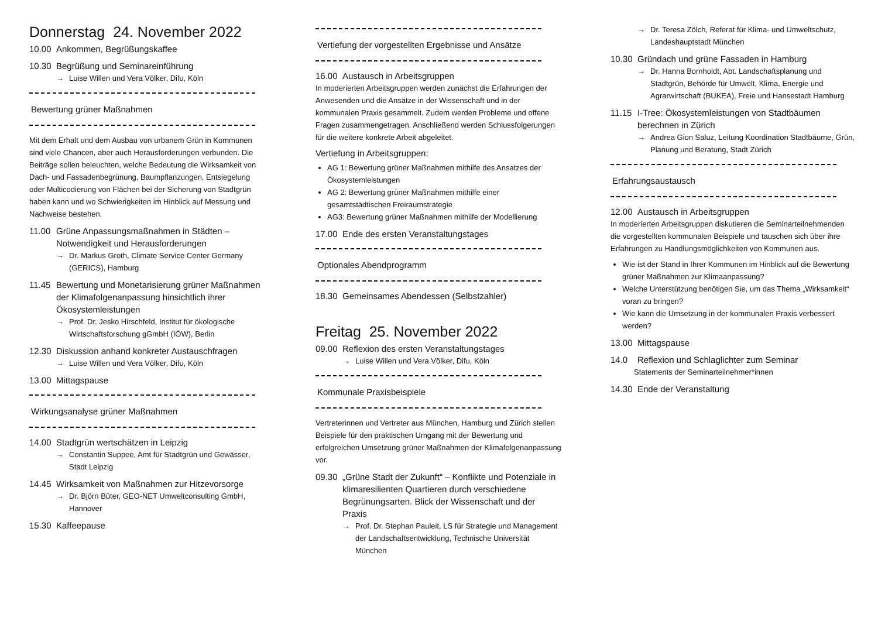Donnerstag 24. November 2022
10.00 Ankommen, Begrüßungskaffee
10.30 Begrüßung und Seminareinführung
→ Luise Willen und Vera Völker, Difu, Köln
Bewertung grüner Maßnahmen
Mit dem Erhalt und dem Ausbau von urbanem Grün in Kommunen sind viele Chancen, aber auch Herausforderungen verbunden. Die Beiträge sollen beleuchten, welche Bedeutung die Wirksamkeit von Dach- und Fassadenbegrünung, Baumpflanzungen, Entsiegelung oder Multicodierung von Flächen bei der Sicherung von Stadtgrün haben kann und wo Schwierigkeiten im Hinblick auf Messung und Nachweise bestehen.
11.00 Grüne Anpassungsmaßnahmen in Städten – Notwendigkeit und Herausforderungen
→ Dr. Markus Groth, Climate Service Center Germany (GERICS), Hamburg
11.45 Bewertung und Monetarisierung grüner Maßnahmen der Klimafolgenanpassung hinsichtlich ihrer Ökosystemleistungen
→ Prof. Dr. Jesko Hirschfeld, Institut für ökologische Wirtschaftsforschung gGmbH (IÖW), Berlin
12.30 Diskussion anhand konkreter Austauschfragen
→ Luise Willen und Vera Völker, Difu, Köln
13.00 Mittagspause
Wirkungsanalyse grüner Maßnahmen
14.00 Stadtgrün wertschätzen in Leipzig
→ Constantin Suppee, Amt für Stadtgrün und Gewässer, Stadt Leipzig
14.45 Wirksamkeit von Maßnahmen zur Hitzevorsorge
→ Dr. Björn Büter, GEO-NET Umweltconsulting GmbH, Hannover
15.30 Kaffeepause
Vertiefung der vorgestellten Ergebnisse und Ansätze
16.00 Austausch in Arbeitsgruppen
In moderierten Arbeitsgruppen werden zunächst die Erfahrungen der Anwesenden und die Ansätze in der Wissenschaft und in der kommunalen Praxis gesammelt. Zudem werden Probleme und offene Fragen zusammengetragen. Anschließend werden Schlussfolgerungen für die weitere konkrete Arbeit abgeleitet.
Vertiefung in Arbeitsgruppen:
AG 1: Bewertung grüner Maßnahmen mithilfe des Ansatzes der Ökosystemleistungen
AG 2: Bewertung grüner Maßnahmen mithilfe einer gesamtstädtischen Freiraumstrategie
AG3: Bewertung grüner Maßnahmen mithilfe der Modellierung
17.00 Ende des ersten Veranstaltungstages
Optionales Abendprogramm
18.30 Gemeinsames Abendessen (Selbstzahler)
Freitag 25. November 2022
09.00 Reflexion des ersten Veranstaltungstages
→ Luise Willen und Vera Völker, Difu, Köln
Kommunale Praxisbeispiele
Vertreterinnen und Vertreter aus München, Hamburg und Zürich stellen Beispiele für den praktischen Umgang mit der Bewertung und erfolgreichen Umsetzung grüner Maßnahmen der Klimafolgenanpassung vor.
09.30 „Grüne Stadt der Zukunft“ – Konflikte und Potenziale in klimaresilienten Quartieren durch verschiedene Begrünungsarten. Blick der Wissenschaft und der Praxis
→ Prof. Dr. Stephan Pauleit, LS für Strategie und Management der Landschaftsentwicklung, Technische Universität München
→ Dr. Teresa Zölch, Referat für Klima- und Umweltschutz, Landeshauptstadt München
10.30 Gründach und grüne Fassaden in Hamburg
→ Dr. Hanna Bornholdt, Abt. Landschaftsplanung und Stadtgrün, Behörde für Umwelt, Klima, Energie und Agrarwirtschaft (BUKEA), Freie und Hansestadt Hamburg
11.15 I-Tree: Ökosystemleistungen von Stadtbäumen berechnen in Zürich
→ Andrea Gion Saluz, Leitung Koordination Stadtbäume, Grün, Planung und Beratung, Stadt Zürich
Erfahrungsaustausch
12.00 Austausch in Arbeitsgruppen
In moderierten Arbeitsgruppen diskutieren die Seminarteilnehmenden die vorgestellten kommunalen Beispiele und tauschen sich über ihre Erfahrungen zu Handlungsmöglichkeiten von Kommunen aus.
Wie ist der Stand in Ihrer Kommunen im Hinblick auf die Bewertung grüner Maßnahmen zur Klimaanpassung?
Welche Unterstützung benötigen Sie, um das Thema „Wirksamkeit“ voran zu bringen?
Wie kann die Umsetzung in der kommunalen Praxis verbessert werden?
13.00 Mittagspause
14.0 Reflexion und Schlaglichter zum Seminar
Statements der Seminarteilnehmer*innen
14.30 Ende der Veranstaltung